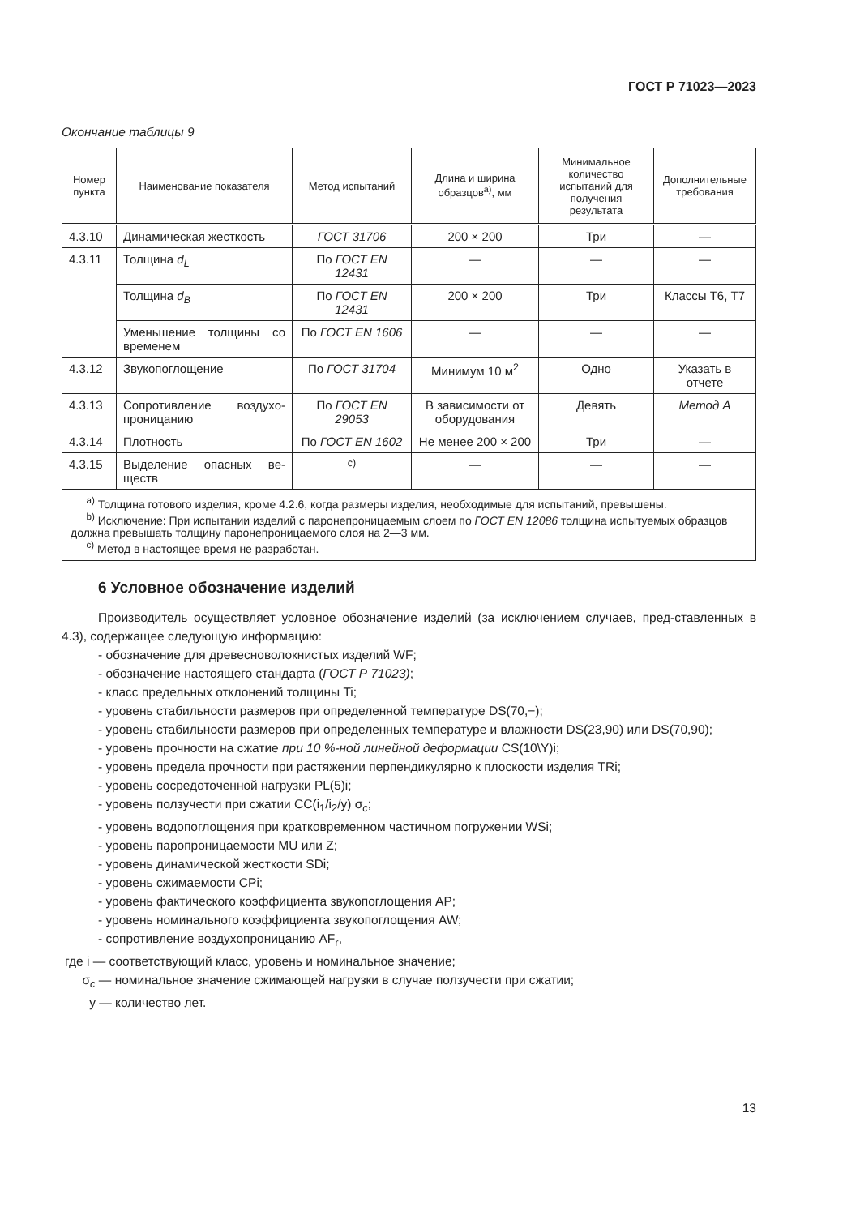ГОСТ Р 71023—2023
Окончание таблицы 9
| Номер пункта | Наименование показателя | Метод испытаний | Длина и ширина образцов<sup>а)</sup>, мм | Минимальное количество испытаний для получения результата | Дополнительные требования |
| --- | --- | --- | --- | --- | --- |
| 4.3.10 | Динамическая жесткость | ГОСТ 31706 | 200 × 200 | Три | — |
| 4.3.11 | Толщина d<sub>L</sub> | По ГОСТ EN 12431 | — | — | — |
| | Толщина d<sub>B</sub> | По ГОСТ EN 12431 | 200 × 200 | Три | Классы Т6, Т7 |
| | Уменьшение толщины со временем | По ГОСТ EN 1606 | — | — | — |
| 4.3.12 | Звукопоглощение | По ГОСТ 31704 | Минимум 10 м<sup>2</sup> | Одно | Указать в отчете |
| 4.3.13 | Сопротивление воздухо-проницанию | По ГОСТ EN 29053 | В зависимости от оборудования | Девять | Метод А |
| 4.3.14 | Плотность | По ГОСТ EN 1602 | Не менее 200 × 200 | Три | — |
| 4.3.15 | Выделение опасных ве-ществ | <sup>с)</sup> | — | — | — |
| <sup>а)</sup> Толщина готового изделия, кроме 4.2.6, когда размеры изделия, необходимые для испытаний, превышены. <sup>b)</sup> Исключение: При испытании изделий с паронепроницаемым слоем по ГОСТ EN 12086 толщина испытуемых образцов должна превышать толщину паронепроницаемого слоя на 2—3 мм. <sup>с)</sup> Метод в настоящее время не разработан. | | | | | |
6 Условное обозначение изделий
Производитель осуществляет условное обозначение изделий (за исключением случаев, пред-ставленных в 4.3), содержащее следующую информацию:
- обозначение для древесноволокнистых изделий WF;
- обозначение настоящего стандарта (ГОСТ Р 71023);
- класс предельных отклонений толщины Ti;
- уровень стабильности размеров при определенной температуре DS(70,−);
- уровень стабильности размеров при определенных температуре и влажности DS(23,90) или DS(70,90);
- уровень прочности на сжатие при 10 %-ной линейной деформации CS(10\Y)i;
- уровень предела прочности при растяжении перпендикулярно к плоскости изделия TRi;
- уровень сосредоточенной нагрузки PL(5)i;
- уровень ползучести при сжатии CC(i<sub>1</sub>/i<sub>2</sub>/y) σ<sub>c</sub>;
- уровень водопоглощения при кратковременном частичном погружении WSi;
- уровень паропроницаемости MU или Z;
- уровень динамической жесткости SDi;
- уровень сжимаемости CPi;
- уровень фактического коэффициента звукопоглощения AP;
- уровень номинального коэффициента звукопоглощения AW;
- сопротивление воздухопроницанию AF<sub>r</sub>,
где i — соответствующий класс, уровень и номинальное значение;
σ<sub>c</sub> — номинальное значение сжимающей нагрузки в случае ползучести при сжатии;
y — количество лет.
13